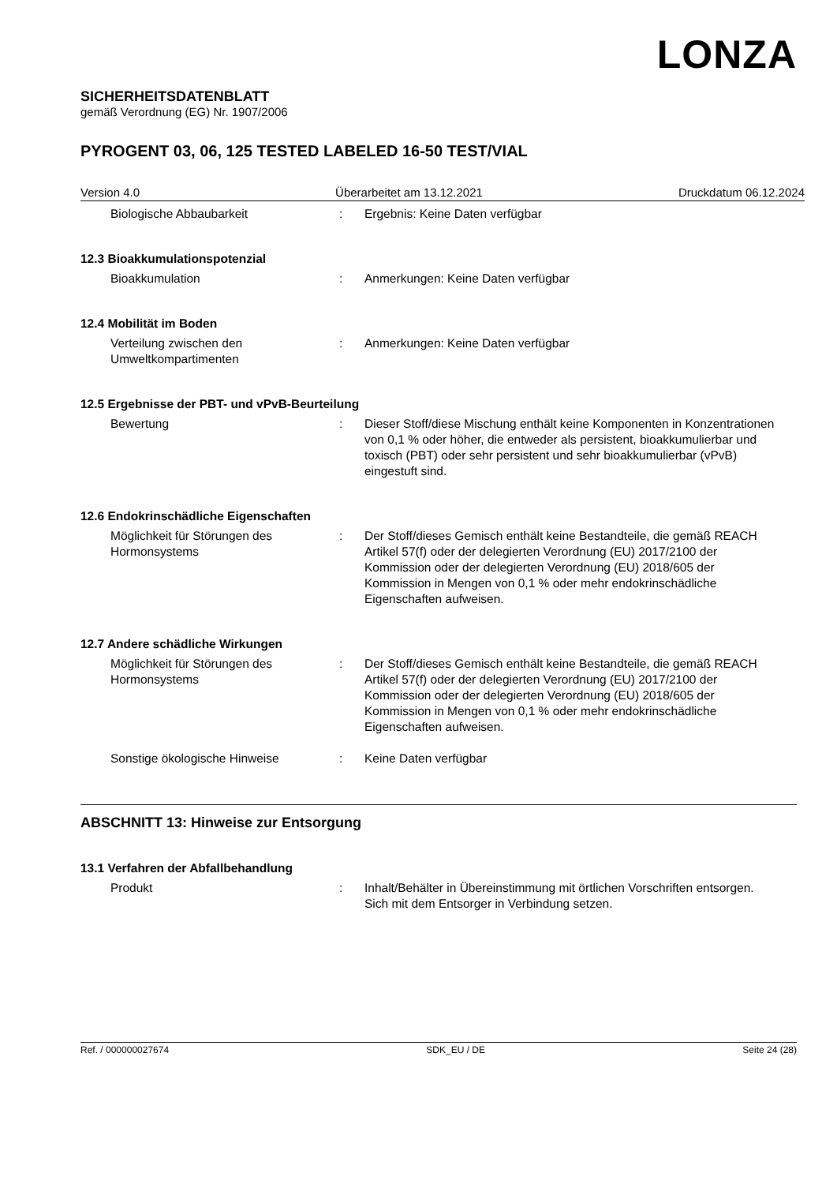LONZA
SICHERHEITSDATENBLATT
gemäß Verordnung (EG) Nr. 1907/2006
PYROGENT 03, 06, 125 TESTED LABELED 16-50 TEST/VIAL
Version 4.0 Überarbeitet am 13.12.2021 Druckdatum 06.12.2024
Biologische Abbaubarkeit : Ergebnis: Keine Daten verfügbar
12.3 Bioakkumulationspotenzial
Bioakkumulation : Anmerkungen: Keine Daten verfügbar
12.4 Mobilität im Boden
Verteilung zwischen den Umweltkompartimenten
: Anmerkungen: Keine Daten verfügbar
12.5 Ergebnisse der PBT- und vPvB-Beurteilung
Bewertung : Dieser Stoff/diese Mischung enthält keine Komponenten in Konzentrationen von 0,1 % oder höher, die entweder als persistent, bioakkumulierbar und toxisch (PBT) oder sehr persistent und sehr bioakkumulierbar (vPvB) eingestuft sind.
12.6 Endokrinschädliche Eigenschaften
Möglichkeit für Störungen des Hormonsystems
: Der Stoff/dieses Gemisch enthält keine Bestandteile, die gemäß REACH Artikel 57(f) oder der delegierten Verordnung (EU) 2017/2100 der Kommission oder der delegierten Verordnung (EU) 2018/605 der Kommission in Mengen von 0,1 % oder mehr endokrinschädliche Eigenschaften aufweisen.
12.7 Andere schädliche Wirkungen
Möglichkeit für Störungen des Hormonsystems
: Der Stoff/dieses Gemisch enthält keine Bestandteile, die gemäß REACH Artikel 57(f) oder der delegierten Verordnung (EU) 2017/2100 der Kommission oder der delegierten Verordnung (EU) 2018/605 der Kommission in Mengen von 0,1 % oder mehr endokrinschädliche Eigenschaften aufweisen.
Sonstige ökologische Hinweise : Keine Daten verfügbar
ABSCHNITT 13: Hinweise zur Entsorgung
13.1 Verfahren der Abfallbehandlung
Produkt : Inhalt/Behälter in Übereinstimmung mit örtlichen Vorschriften entsorgen.
Sich mit dem Entsorger in Verbindung setzen.
Ref. / 000000027674 SDK_EU / DE Seite 24 (28)